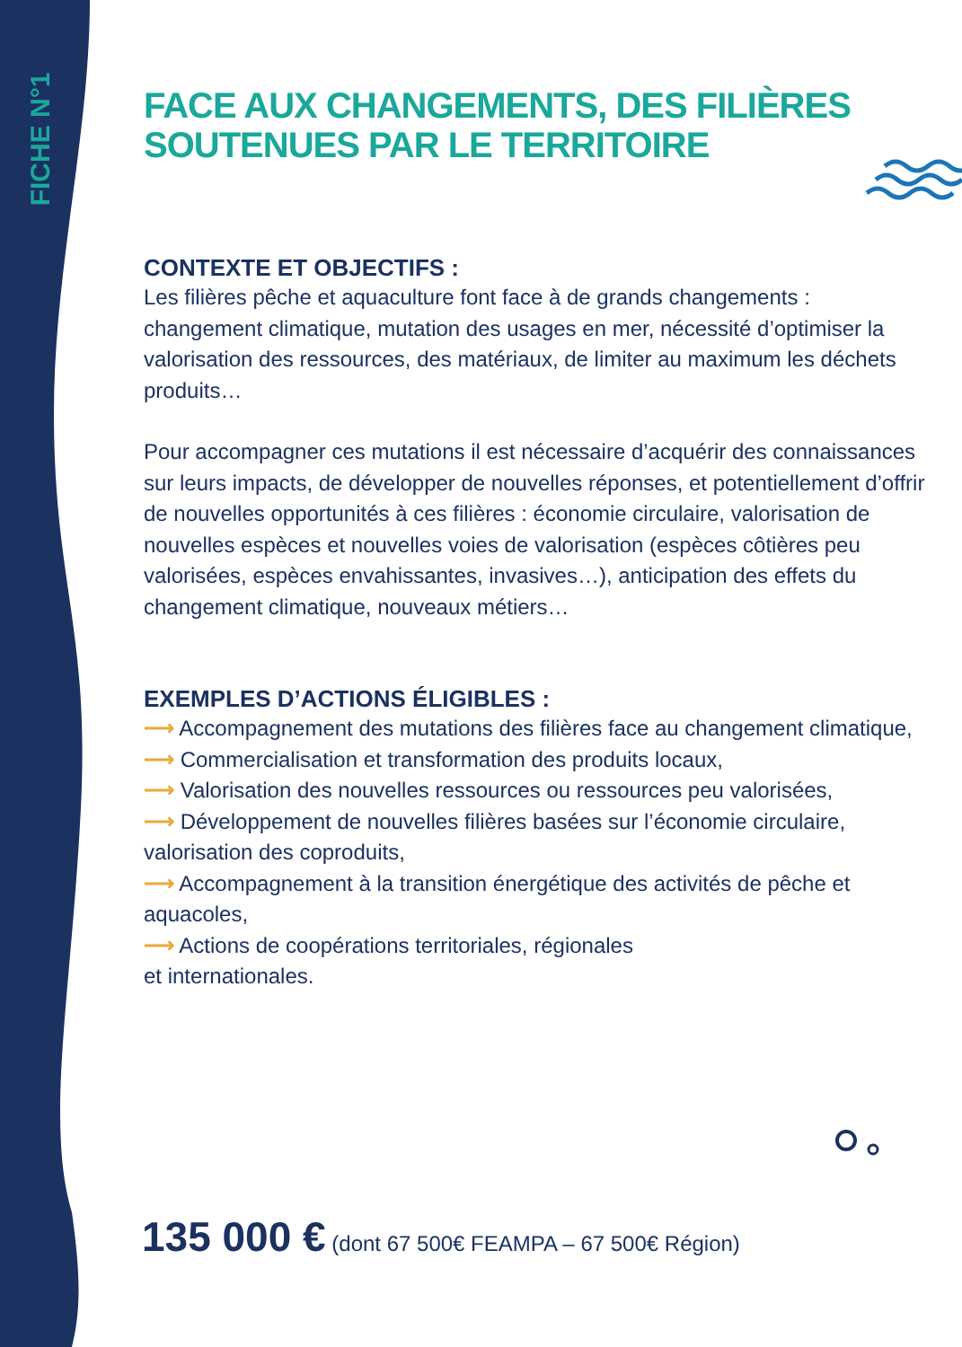FICHE N°1
FACE AUX CHANGEMENTS, DES FILIÈRES SOUTENUES PAR LE TERRITOIRE
CONTEXTE ET OBJECTIFS :
Les filières pêche et aquaculture font face à de grands changements : changement climatique, mutation des usages en mer, nécessité d’optimiser la valorisation des ressources, des matériaux, de limiter au maximum les déchets produits…
Pour accompagner ces mutations il est nécessaire d’acquérir des connaissances sur leurs impacts, de développer de nouvelles réponses, et potentiellement d’offrir de nouvelles opportunités à ces filières : économie circulaire, valorisation de nouvelles espèces et nouvelles voies de valorisation (espèces côtières peu valorisées, espèces envahissantes, invasives…), anticipation des effets du changement climatique, nouveaux métiers…
EXEMPLES D’ACTIONS ÉLIGIBLES :
⟶ Accompagnement des mutations des filières face au changement climatique,
⟶ Commercialisation et transformation des produits locaux,
⟶ Valorisation des nouvelles ressources ou ressources peu valorisées,
⟶ Développement de nouvelles filières basées sur l’économie circulaire, valorisation des coproduits,
⟶ Accompagnement à la transition énergétique des activités de pêche et aquacoles,
⟶ Actions de coopérations territoriales, régionales
et internationales.
135 000 € (dont 67 500€ FEAMPA – 67 500€ Région)